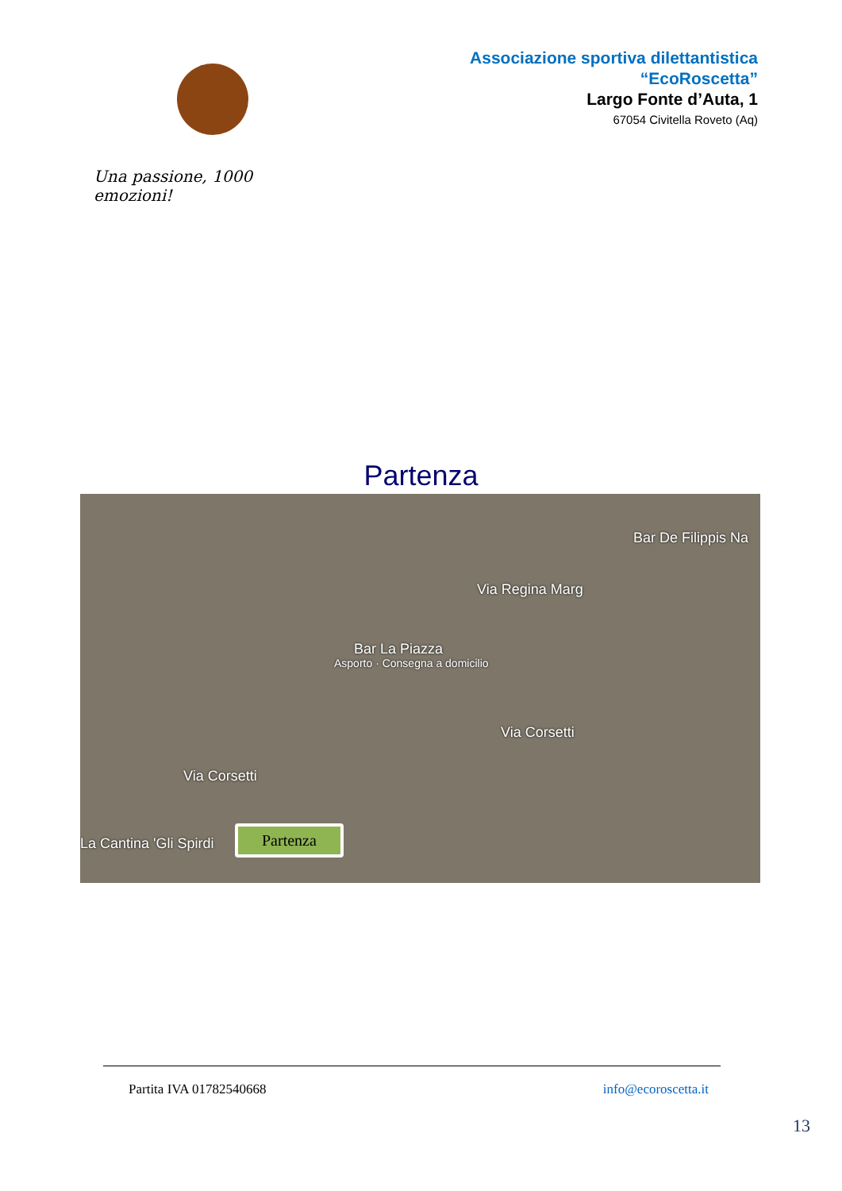Una passione, 1000 emozioni!
Associazione sportiva dilettantistica
“EcoRoscetta”
Largo Fonte d’Auta, 1
67054 Civitella Roveto (Aq)
Partenza
Bar De Filippis Na
Via Regina Marg
Bar La Piazza
Asporto · Consegna a domicilio
Via Corsetti
Via Corsetti
La Cantina 'Gli Spirdi
Partenza
Partita IVA 01782540668 info@ecoroscetta.it
13